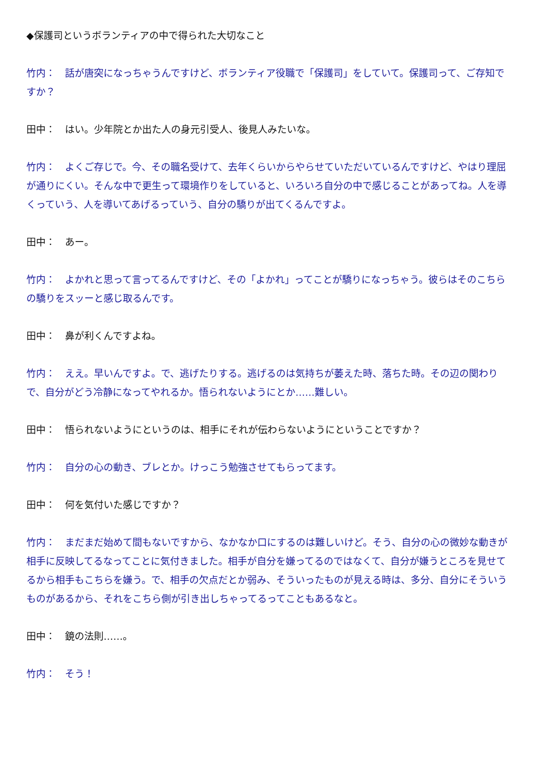◆保護司というボランティアの中で得られた大切なこと
竹内：　話が唐突になっちゃうんですけど、ボランティア役職で「保護司」をしていて。保護司って、ご存知ですか？
田中：　はい。少年院とか出た人の身元引受人、後見人みたいな。
竹内：　よくご存じで。今、その職名受けて、去年くらいからやらせていただいているんですけど、やはり理屈が通りにくい。そんな中で更生って環境作りをしていると、いろいろ自分の中で感じることがあってね。人を導くっていう、人を導いてあげるっていう、自分の驕りが出てくるんですよ。
田中：　あー。
竹内：　よかれと思って言ってるんですけど、その「よかれ」ってことが驕りになっちゃう。彼らはそのこちらの驕りをスッーと感じ取るんです。
田中：　鼻が利くんですよね。
竹内：　ええ。早いんですよ。で、逃げたりする。逃げるのは気持ちが萎えた時、落ちた時。その辺の関わりで、自分がどう冷静になってやれるか。悟られないようにとか……難しい。
田中：　悟られないようにというのは、相手にそれが伝わらないようにということですか？
竹内：　自分の心の動き、ブレとか。けっこう勉強させてもらってます。
田中：　何を気付いた感じですか？
竹内：　まだまだ始めて間もないですから、なかなか口にするのは難しいけど。そう、自分の心の微妙な動きが相手に反映してるなってことに気付きました。相手が自分を嫌ってるのではなくて、自分が嫌うところを見せてるから相手もこちらを嫌う。で、相手の欠点だとか弱み、そういったものが見える時は、多分、自分にそういうものがあるから、それをこちら側が引き出しちゃってるってこともあるなと。
田中：　鏡の法則……。
竹内：　そう！